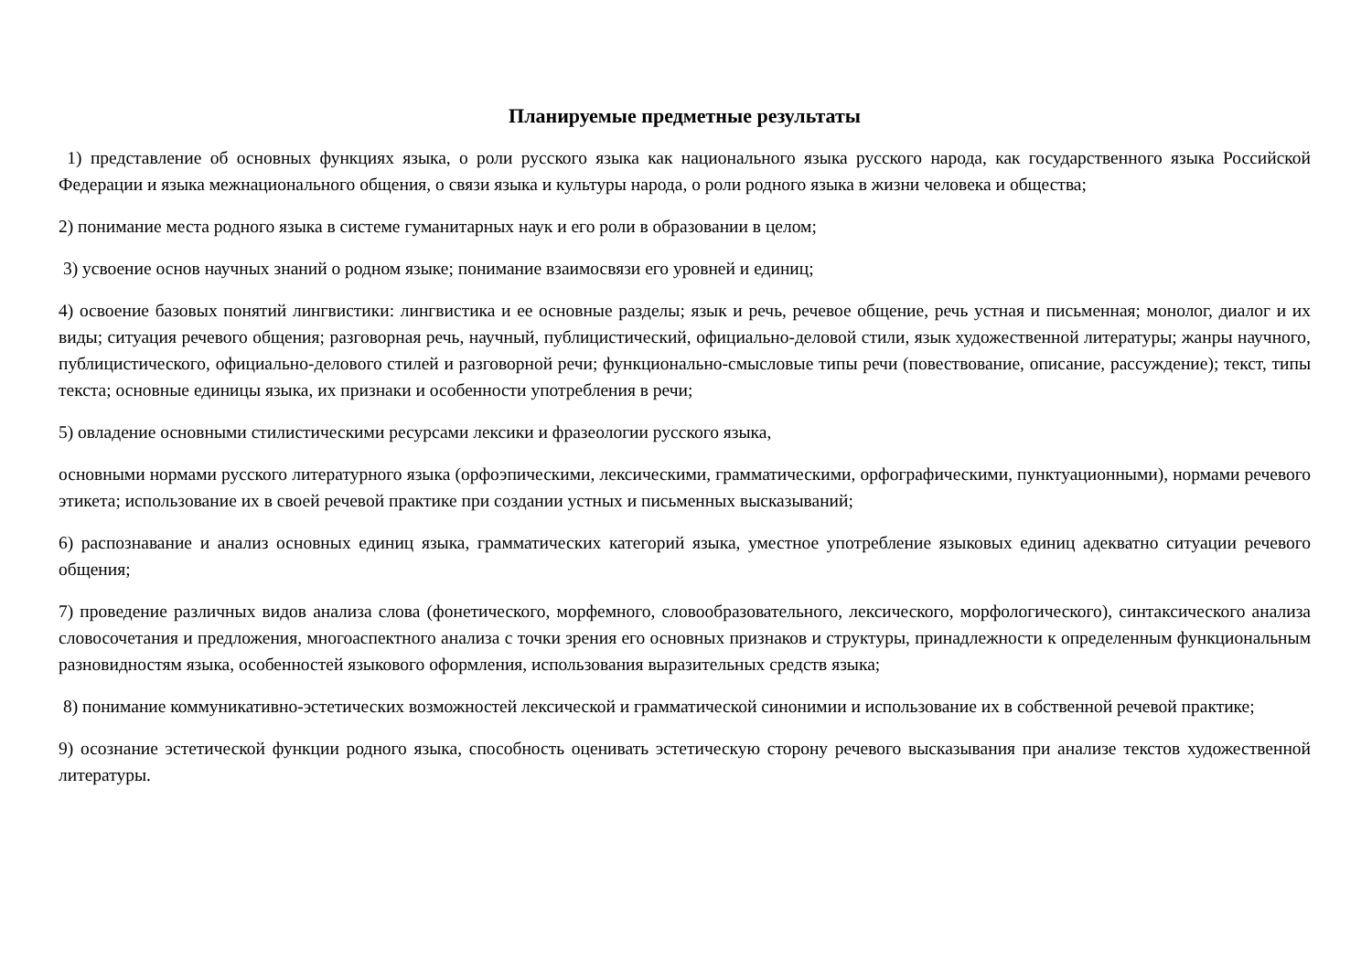Планируемые предметные результаты
1) представление об основных функциях языка, о роли русского языка как национального языка русского народа, как государственного языка Российской Федерации и языка межнационального общения, о связи языка и культуры народа, о роли родного языка в жизни человека и общества;
2) понимание места родного языка в системе гуманитарных наук и его роли в образовании в целом;
3) усвоение основ научных знаний о родном языке; понимание взаимосвязи его уровней и единиц;
4) освоение базовых понятий лингвистики: лингвистика и ее основные разделы; язык и речь, речевое общение, речь устная и письменная; монолог, диалог и их виды; ситуация речевого общения; разговорная речь, научный, публицистический, официально-деловой стили, язык художественной литературы; жанры научного, публицистического, официально-делового стилей и разговорной речи; функционально-смысловые типы речи (повествование, описание, рассуждение); текст, типы текста; основные единицы языка, их признаки и особенности употребления в речи;
5) овладение основными стилистическими ресурсами лексики и фразеологии русского языка,
основными нормами русского литературного языка (орфоэпическими, лексическими, грамматическими, орфографическими, пунктуационными), нормами речевого этикета; использование их в своей речевой практике при создании устных и письменных высказываний;
6) распознавание и анализ основных единиц языка, грамматических категорий языка, уместное употребление языковых единиц адекватно ситуации речевого общения;
7) проведение различных видов анализа слова (фонетического, морфемного, словообразовательного, лексического, морфологического), синтаксического анализа словосочетания и предложения, многоаспектного анализа с точки зрения его основных признаков и структуры, принадлежности к определенным функциональным разновидностям языка, особенностей языкового оформления, использования выразительных средств языка;
8) понимание коммуникативно-эстетических возможностей лексической и грамматической синонимии и использование их в собственной речевой практике;
9) осознание эстетической функции родного языка, способность оценивать эстетическую сторону речевого высказывания при анализе текстов художественной литературы.